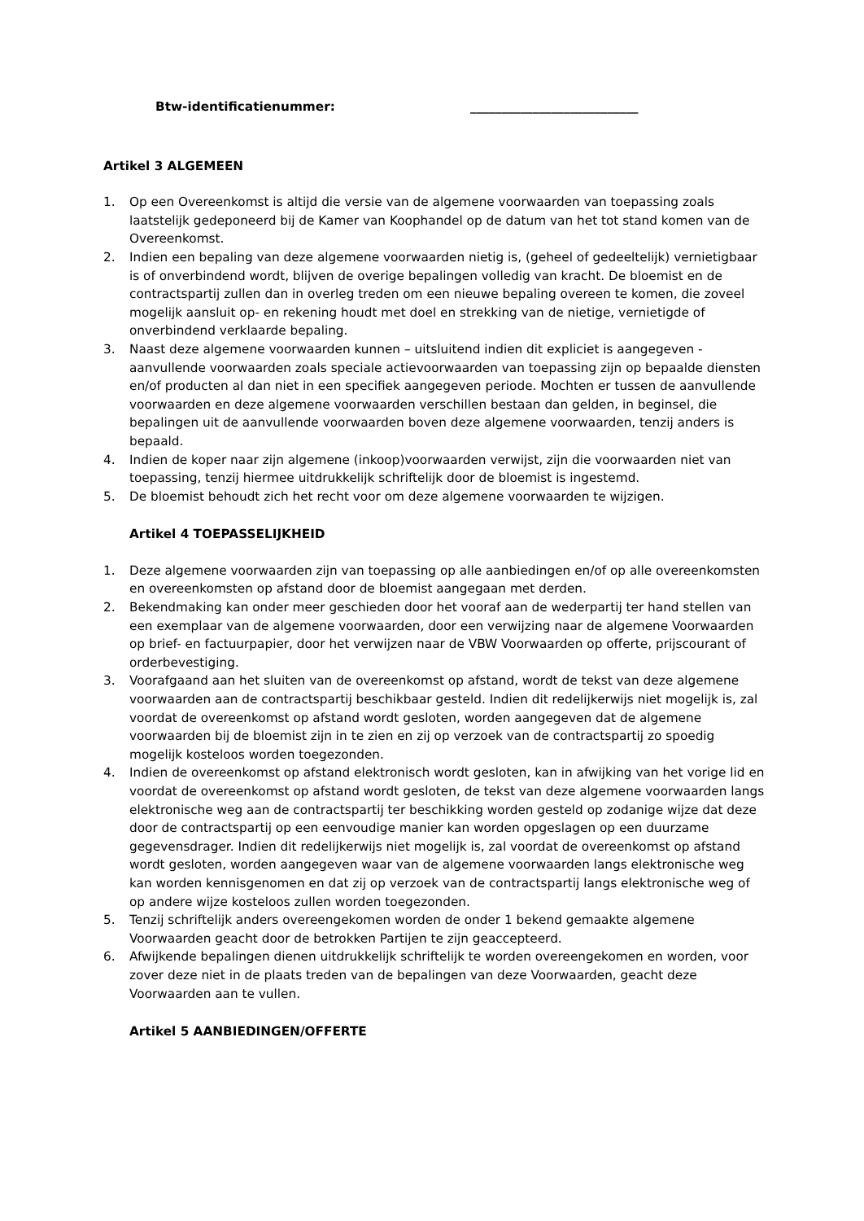Btw-identificatienummer: ___________________________
Artikel 3 ALGEMEEN
1. Op een Overeenkomst is altijd die versie van de algemene voorwaarden van toepassing zoals laatstelijk gedeponeerd bij de Kamer van Koophandel op de datum van het tot stand komen van de Overeenkomst.
2. Indien een bepaling van deze algemene voorwaarden nietig is, (geheel of gedeeltelijk) vernietigbaar is of onverbindend wordt, blijven de overige bepalingen volledig van kracht. De bloemist en de contractspartij zullen dan in overleg treden om een nieuwe bepaling overeen te komen, die zoveel mogelijk aansluit op- en rekening houdt met doel en strekking van de nietige, vernietigde of onverbindend verklaarde bepaling.
3. Naast deze algemene voorwaarden kunnen – uitsluitend indien dit expliciet is aangegeven - aanvullende voorwaarden zoals speciale actievoorwaarden van toepassing zijn op bepaalde diensten en/of producten al dan niet in een specifiek aangegeven periode. Mochten er tussen de aanvullende voorwaarden en deze algemene voorwaarden verschillen bestaan dan gelden, in beginsel, die bepalingen uit de aanvullende voorwaarden boven deze algemene voorwaarden, tenzij anders is bepaald.
4. Indien de koper naar zijn algemene (inkoop)voorwaarden verwijst, zijn die voorwaarden niet van toepassing, tenzij hiermee uitdrukkelijk schriftelijk door de bloemist is ingestemd.
5. De bloemist behoudt zich het recht voor om deze algemene voorwaarden te wijzigen.
Artikel 4 TOEPASSELIJKHEID
1. Deze algemene voorwaarden zijn van toepassing op alle aanbiedingen en/of op alle overeenkomsten en overeenkomsten op afstand door de bloemist aangegaan met derden.
2. Bekendmaking kan onder meer geschieden door het vooraf aan de wederpartij ter hand stellen van een exemplaar van de algemene voorwaarden, door een verwijzing naar de algemene Voorwaarden op brief- en factuurpapier, door het verwijzen naar de VBW Voorwaarden op offerte, prijscourant of orderbevestiging.
3. Voorafgaand aan het sluiten van de overeenkomst op afstand, wordt de tekst van deze algemene voorwaarden aan de contractspartij beschikbaar gesteld. Indien dit redelijkerwijs niet mogelijk is, zal voordat de overeenkomst op afstand wordt gesloten, worden aangegeven dat de algemene voorwaarden bij de bloemist zijn in te zien en zij op verzoek van de contractspartij zo spoedig mogelijk kosteloos worden toegezonden.
4. Indien de overeenkomst op afstand elektronisch wordt gesloten, kan in afwijking van het vorige lid en voordat de overeenkomst op afstand wordt gesloten, de tekst van deze algemene voorwaarden langs elektronische weg aan de contractspartij ter beschikking worden gesteld op zodanige wijze dat deze door de contractspartij op een eenvoudige manier kan worden opgeslagen op een duurzame gegevensdrager. Indien dit redelijkerwijs niet mogelijk is, zal voordat de overeenkomst op afstand wordt gesloten, worden aangegeven waar van de algemene voorwaarden langs elektronische weg kan worden kennisgenomen en dat zij op verzoek van de contractspartij langs elektronische weg of op andere wijze kosteloos zullen worden toegezonden.
5. Tenzij schriftelijk anders overeengekomen worden de onder 1 bekend gemaakte algemene Voorwaarden geacht door de betrokken Partijen te zijn geaccepteerd.
6. Afwijkende bepalingen dienen uitdrukkelijk schriftelijk te worden overeengekomen en worden, voor zover deze niet in de plaats treden van de bepalingen van deze Voorwaarden, geacht deze Voorwaarden aan te vullen.
Artikel 5 AANBIEDINGEN/OFFERTE